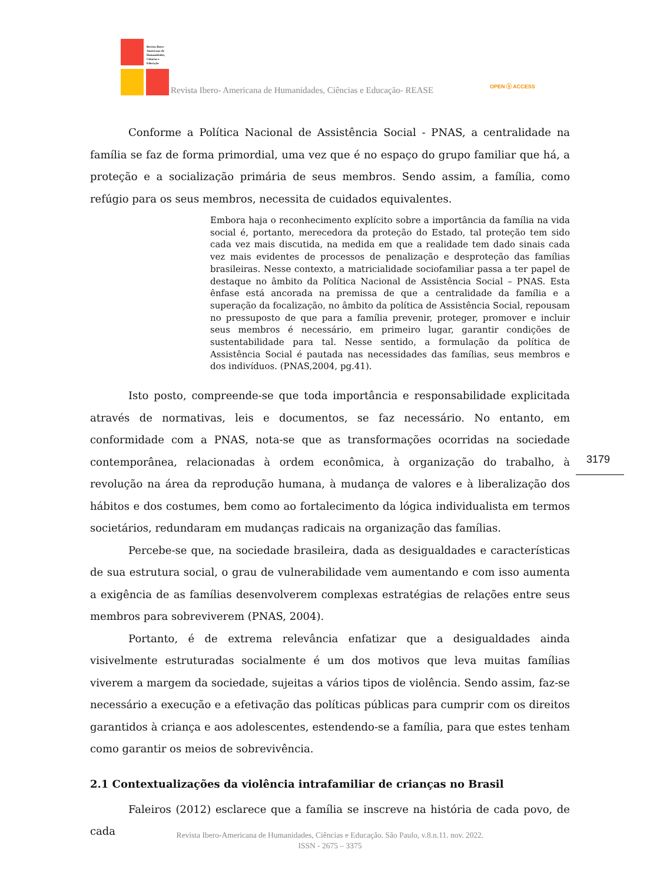Revista Ibero-
Americana de
Humanidades,
Ciências e
Educação
Revista Ibero- Americana de Humanidades, Ciências e Educação- REASE
OPEN ⓐ ACCESS
Conforme a Política Nacional de Assistência Social - PNAS, a centralidade na família se faz de forma primordial, uma vez que é no espaço do grupo familiar que há, a proteção e a socialização primária de seus membros. Sendo assim, a família, como refúgio para os seus membros, necessita de cuidados equivalentes.
Embora haja o reconhecimento explícito sobre a importância da família na vida social é, portanto, merecedora da proteção do Estado, tal proteção tem sido cada vez mais discutida, na medida em que a realidade tem dado sinais cada vez mais evidentes de processos de penalização e desproteção das famílias brasileiras. Nesse contexto, a matricialidade sociofamiliar passa a ter papel de destaque no âmbito da Política Nacional de Assistência Social – PNAS. Esta ênfase está ancorada na premissa de que a centralidade da família e a superação da focalização, no âmbito da política de Assistência Social, repousam no pressuposto de que para a família prevenir, proteger, promover e incluir seus membros é necessário, em primeiro lugar, garantir condições de sustentabilidade para tal. Nesse sentido, a formulação da política de Assistência Social é pautada nas necessidades das famílias, seus membros e dos indivíduos. (PNAS,2004, pg.41).
Isto posto, compreende-se que toda importância e responsabilidade explicitada através de normativas, leis e documentos, se faz necessário. No entanto, em conformidade com a PNAS, nota-se que as transformações ocorridas na sociedade contemporânea, relacionadas à ordem econômica, à organização do trabalho, à revolução na área da reprodução humana, à mudança de valores e à liberalização dos hábitos e dos costumes, bem como ao fortalecimento da lógica individualista em termos societários, redundaram em mudanças radicais na organização das famílias.
Percebe-se que, na sociedade brasileira, dada as desigualdades e características de sua estrutura social, o grau de vulnerabilidade vem aumentando e com isso aumenta a exigência de as famílias desenvolverem complexas estratégias de relações entre seus membros para sobreviverem (PNAS, 2004).
Portanto, é de extrema relevância enfatizar que a desigualdades ainda visivelmente estruturadas socialmente é um dos motivos que leva muitas famílias viverem a margem da sociedade, sujeitas a vários tipos de violência. Sendo assim, faz-se necessário a execução e a efetivação das políticas públicas para cumprir com os direitos garantidos à criança e aos adolescentes, estendendo-se a família, para que estes tenham como garantir os meios de sobrevivência.
2.1 Contextualizações da violência intrafamiliar de crianças no Brasil
Faleiros (2012) esclarece que a família se inscreve na história de cada povo, de cada
3179
Revista Ibero-Americana de Humanidades, Ciências e Educação. São Paulo, v.8.n.11. nov. 2022.
ISSN - 2675 – 3375